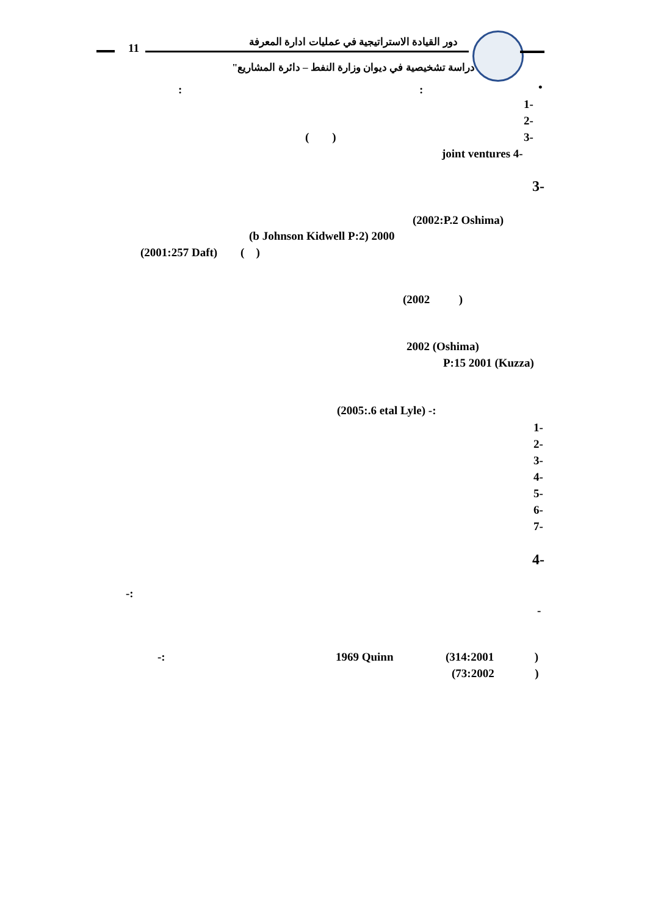11 دور القيادة الاستراتيجية في عمليات ادارة المعرفة
"دراسة تشخيصية في ديوان وزارة النفط – دائرة المشاريع"
•
: :
1-
2-
3-
( )
joint ventures 4-
3-
(2002:P.2 Oshima)
(b Johnson Kidwell P:2) 2000
(2001:257 Daft) ( )
(2002 )
2002 (Oshima)
P:15 2001 (Kuzza)
(2005:.6 etal Lyle) -:
1-
2-
3-
4-
5-
6-
7-
4-
-:
-
-: 1969 Quinn (314:2001 )
(73:2002 )